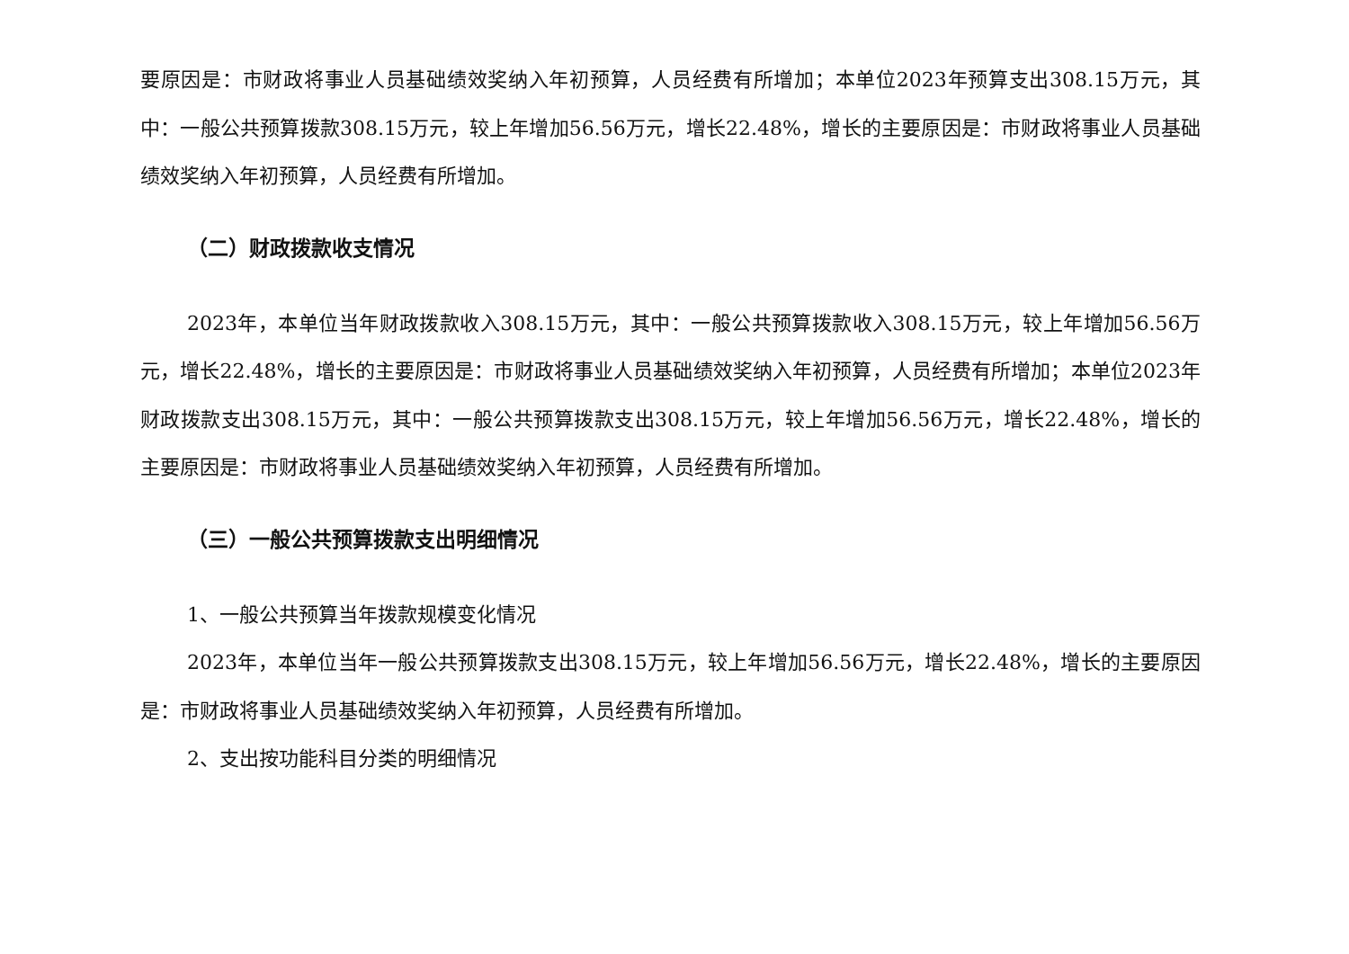要原因是：市财政将事业人员基础绩效奖纳入年初预算，人员经费有所增加；本单位2023年预算支出308.15万元，其中：一般公共预算拨款308.15万元，较上年增加56.56万元，增长22.48%，增长的主要原因是：市财政将事业人员基础绩效奖纳入年初预算，人员经费有所增加。
（二）财政拨款收支情况
2023年，本单位当年财政拨款收入308.15万元，其中：一般公共预算拨款收入308.15万元，较上年增加56.56万元，增长22.48%，增长的主要原因是：市财政将事业人员基础绩效奖纳入年初预算，人员经费有所增加；本单位2023年财政拨款支出308.15万元，其中：一般公共预算拨款支出308.15万元，较上年增加56.56万元，增长22.48%，增长的主要原因是：市财政将事业人员基础绩效奖纳入年初预算，人员经费有所增加。
（三）一般公共预算拨款支出明细情况
1、一般公共预算当年拨款规模变化情况
2023年，本单位当年一般公共预算拨款支出308.15万元，较上年增加56.56万元，增长22.48%，增长的主要原因是：市财政将事业人员基础绩效奖纳入年初预算，人员经费有所增加。
2、支出按功能科目分类的明细情况